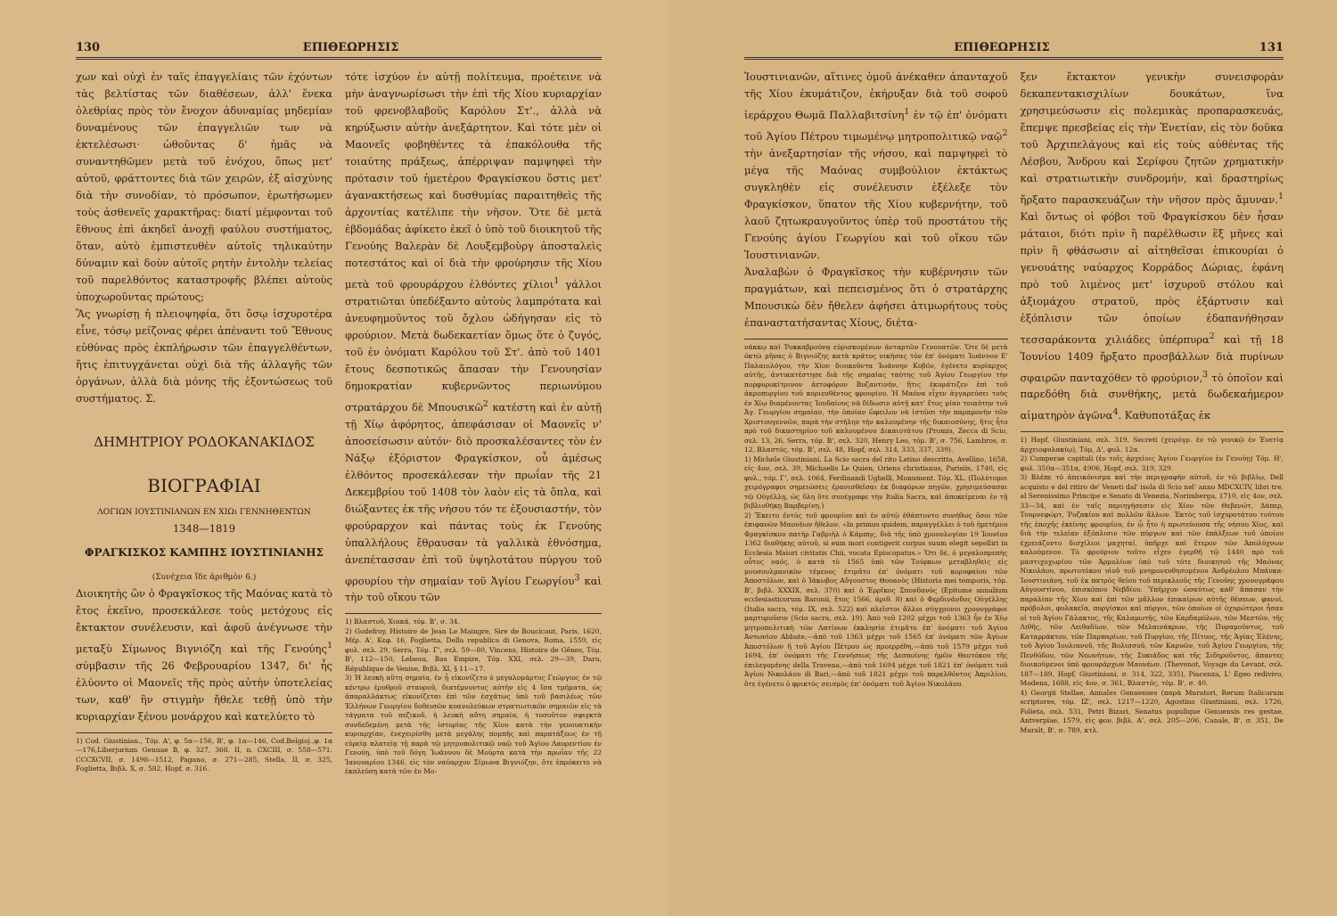130 ΕΠΙΘΕΩΡΗΣΙΣ
χων καὶ οὐχὶ ἐν ταῖς ἐπαγγελίαις τῶν ἐχόντων τὰς βελτίστας τῶν διαθέσεων, ἀλλ' ἕνεκα ὀλεθρίας πρὸς τὸν ἔνοχον ἀδυναμίας μηδεμίαν δυναμένους τῶν ἐπαγγελιῶν των νὰ ἐκτελέσωσι· ὠθοῦντας δ' ἡμᾶς νὰ συναντηθῶμεν μετὰ τοῦ ἐνόχου, ὅπως μετ' αὐτοῦ, φράττοντες διὰ τῶν χειρῶν, ἐξ αἰσχύνης διὰ τὴν συνοδίαν, τὸ πρόσωπον, ἐρωτήσωμεν τοὺς ἀσθενεῖς χαρακτῆρας: διατί μέμφονται τοῦ ἔθνους ἐπὶ ἀκηδεῖ ἀνοχῇ φαύλου συστήματος, ὅταν, αὐτὸ ἐμπιστευθὲν αὐτοῖς τηλικαύτην δύναμιν καὶ δοὺν αὐτοῖς ρητὴν ἐντολὴν τελείας τοῦ παρελθόντος καταστροφῆς βλέπει αὐτοὺς ὑποχωροῦντας πρώτους;
Ἂς γνωρίσῃ ἡ πλειοψηφία, ὅτι ὅσῳ ἰσχυροτέρα εἶνε, τόσῳ μείζονας φέρει ἀπέναντι τοῦ Ἔθνους εὐθύνας πρὸς ἐκπλήρωσιν τῶν ἐπαγγελθέντων, ἥτις ἐπιτυγχάνεται οὐχὶ διὰ τῆς ἀλλαγῆς τῶν ὀργάνων, ἀλλὰ διὰ μόνης τῆς ἐξοντώσεως τοῦ συστήματος. Σ.
ΔΗΜΗΤΡΙΟΥ ΡΟΔΟΚΑΝΑΚΙΔΟΣ
ΒΙΟΓΡΑΦΙΑΙ
ΛΟΓΙΩΝ ΙΟΥΣΤΙΝΙΑΝΩΝ ΕΝ ΧΙΩι ΓΕΝΝΗΘΕΝΤΩΝ
1348—1819
ΦΡΑΓΚΙΣΚΟΣ ΚΑΜΠΗΣ ΙΟΥΣΤΙΝΙΑΝΗΣ
(Συνέχεια ἴδε ἀριθμὸν 6.)
Διοικητὴς ὢν ὁ Φραγκῖσκος τῆς Μαόνας κατὰ τὸ ἔτος ἐκεῖνο, προσεκάλεσε τοὺς μετόχους εἰς ἔκτακτον συνέλευσιν, καὶ ἀφοῦ ἀνέγνωσε τὴν μεταξὺ Σίμωνος Βιγνιόζη καὶ τῆς Γενούης<sup>1</sup> σύμβασιν τῆς 26 Φεβρουαρίου 1347, δι' ἧς ἐλύοντο οἱ Μαονεῖς τῆς πρὸς αὐτὴν ὑποτελείας των, καθ' ἣν στιγμὴν ἤθελε τεθῇ ὑπὸ τὴν κυριαρχίαν ξένου μονάρχου καὶ κατελύετο τὸ
1) Cod. Giustinian., Τόμ. Α', φ. 5α—156, Β', φ. 1α—146, Cod.Belgioj.,φ. 1α—176,Liberjurium Genuae B, φ. 327, 368. II, n. CXCIII, σ. 558—571. CCCXCVII, σ. 1498—1512, Pagano, σ. 271—285, Stella, II, σ. 325, Foglietta, Βιβλ. X, σ. 582, Hopf, σ. 316.
τότε ἰσχύον ἐν αὐτῇ πολίτευμα, προέτεινε νὰ μὴν ἀναγνωρίσωσι τὴν ἐπὶ τῆς Χίου κυριαρχίαν τοῦ φρενοβλαβοῦς Καρόλου Στ'., ἀλλὰ νὰ κηρύξωσιν αὐτὴν ἀνεξάρτητον. Καὶ τότε μὲν οἱ Μαονεῖς φοβηθέντες τὰ ἐπακόλουθα τῆς τοιαύτης πράξεως, ἀπέρριψαν παμψηφεὶ τὴν πρότασιν τοῦ ἡμετέρου Φραγκίσκου ὅστις μετ' ἀγανακτήσεως καὶ δυσθυμίας παραιτηθεὶς τῆς ἀρχοντίας κατέλιπε τὴν νῆσον. Ὅτε δὲ μετὰ ἑβδομάδας ἀφίκετο ἐκεῖ ὁ ὑπὸ τοῦ διοικητοῦ τῆς Γενούης Βαλερὰν δὲ Λουξεμβοὺργ ἀποσταλεὶς ποτεστάτος καὶ οἱ διὰ τὴν φρούρησιν τῆς Χίου μετὰ τοῦ φρουράρχου ἐλθόντες χίλιοι<sup>1</sup> γάλλοι στρατιῶται ὑπεδέξαντο αὐτοὺς λαμπρότατα καὶ ἀνευφημοῦντος τοῦ ὄχλου ὡδήγησαν εἰς τὸ φρούριον. Μετὰ δωδεκαετίαν ὅμως ὅτε ὁ ζυγός, τοῦ ἐν ὀνόματι Καρόλου τοῦ Στ'. ἀπὸ τοῦ 1401 ἔτους δεσποτικῶς ἅπασαν τὴν Γενουησίαν δημοκρατίαν κυβερνῶντος περιωνύμου στρατάρχου δὲ Μπουσικῶ<sup>2</sup> κατέστη καὶ ἐν αὐτῇ τῇ Χίῳ ἀφόρητος, ἀπεφάσισαν οἱ Μαονεῖς ν' ἀποσείσωσιν αὐτόν· διὸ προσκαλέσαντες τὸν ἐν Νάξῳ ἐξόριστον Φραγκίσκον, οὗ ἀμέσως ἐλθόντος προσεκάλεσαν τὴν πρωΐαν τῆς 21 Δεκεμβρίου τοῦ 1408 τὸν λαὸν εἰς τὰ ὅπλα, καὶ διώξαντες ἐκ τῆς νήσου τόν τε ἐξουσιαστήν, τὸν φρούραρχον καὶ πάντας τοὺς ἐκ Γενούης ὑπαλλήλους ἔθραυσαν τὰ γαλλικὰ ἐθνόσημα, ἀνεπέτασσαν ἐπὶ τοῦ ὑψηλοτάτου πύργου τοῦ φρουρίου τὴν σημαίαν τοῦ Ἁγίου Γεωργίου<sup>3</sup> καὶ τὴν τοῦ οἴκου τῶν
1) Βλαστοῦ, Χιακά, τόμ. Β', σ. 34.
2) Godefroy, Histoire de Jean Le Maingre, Sire de Boucicaut, Paris, 1620, Μέρ. Α', Κεφ. 16, Foglietta, Della republica di Genova, Roma, 1559, εἰς φυλ. σελ. 29, Serra, Τόμ. Γ', σελ. 59—80, Vincens, Histoire de Gênes, Τόμ. Β', 112—150, Lebeau, Bas Empire, Τόμ. XXI, σελ. 29—39, Daru, République de Venise, Βιβλ. XI, § 11—17.
3) Ἡ λευκὴ αὕτη σημαία, ἐν ᾗ εἰκονίζετο ὁ μεγαλομάρτυς Γεώργιος ἐν τῷ κέντρῳ ἐρυθροῦ σταυροῦ, διατέμνοντος αὐτὴν εἰς 4 ἴσα τμήματα, ὡς ἀπαραλλάκτως εἰκονίζεται ἐπὶ τῶν ἐσχάτως ὑπὸ τοῦ βασιλέως τῶν Ἑλλήνων Γεωργίου δοθεισῶν κυανολεύκων στρατιωτικῶν σημαιῶν εἰς τὰ τάγματα τοῦ πεζικοῦ, ἡ λευκὴ αὕτη σημαία, ἡ τοσοῦτον σφιγκτὰ συνδεδεμένη μετὰ τῆς ἱστορίας τῆς Χίου κατὰ τὴν γενουατικὴν κυριαρχίαν, ἐνεχειρίσθη μετὰ μεγάλης πομπῆς καὶ παρατάξεως ἐν τῇ εὐρείᾳ πλατείᾳ τῇ παρὰ τῷ μητροπολιτικῷ ναῷ τοῦ Ἁγίου Λαυρεντίου ἐν Γενούῃ, ὑπὸ τοῦ δόγη Ἰωάννου δὲ Μούρτα κατὰ τὴν πρωΐαν τῆς 22 Ἰανουαρίου 1346, εἰς τὸν ναύαρχον Σίμωνα Βιγνιόζην, ὅτε ἐπρόκειτο νὰ ἐκπλεύσῃ κατὰ τῶν ἐν Μο-
ΕΠΙΘΕΩΡΗΣΙΣ 131
Ἰουστινιανῶν, αἵτινες ὁμοῦ ἀνέκαθεν ἁπανταχοῦ τῆς Χίου ἐκυμάτιζον, ἐκήρυξαν διὰ τοῦ σοφοῦ ἱεράρχου Θωμᾶ Παλλαβιτσίνη<sup>1</sup> ἐν τῷ ἐπ' ὀνόματι τοῦ Ἁγίου Πέτρου τιμωμένῳ μητροπολιτικῷ ναῷ<sup>2</sup> τὴν ἀνεξαρτησίαν τῆς νήσου, καὶ παμψηφεὶ τὸ μέγα τῆς Μαόνας συμβούλιον ἐκτάκτως συγκληθὲν εἰς συνέλευσιν ἐξέλεξε τὸν Φραγκίσκον, ὕπατον τῆς Χίου κυβερνήτην, τοῦ λαοῦ ζητωκραυγοῦντος ὑπὲρ τοῦ προστάτου τῆς Γενούης ἁγίου Γεωργίου καὶ τοῦ οἴκου τῶν Ἰουστινιανῶν.
Ἀναλαβὼν ὁ Φραγκῖσκος τὴν κυβέρνησιν τῶν πραγμάτων, καὶ πεπεισμένος ὅτι ὁ στρατάρχης Μπουσικὼ δὲν ἤθελεν ἀφήσει ἀτιμωρήτους τοὺς ἐπαναστατήσαντας Χίους, διέτα-
νάκκῳ καὶ Ῥοκκαβρούνᾳ εὑρισκομένων ἀνταρτῶν Γενουατῶν. Ὅτε δὲ μετὰ ὀκτὼ μῆνας ὁ Βιγνιόζης κατὰ κράτος νικήσας τὸν ἐπ' ὀνόματι Ἰωάννου Ε' Παλαιολόγου, τὴν Χίον διοικοῦντα Ἰωάννην Κυβόν, ἐγένετο κυρίαρχος αὐτῆς, ἀντικατέστησε διὰ τῆς σημαίας ταύτης τοῦ Ἁγίου Γεωργίου τὴν πορφυροκίτρινον ἀετοφόρον Βυζαντινήν, ἥτις ἐκυμάτιζεν ἐπὶ τοῦ ἀκροπυργίου τοῦ κυριευθέντος φρουρίου. Ἡ Μαόνα εἶχεν ἀγγαρεύσει τοὺς ἐν Χίῳ διαμένοντας Ἰουδαίους νὰ δίδωσιν αὐτῇ κατ' ἔτος μίαν τοιαύτην τοῦ Ἁγ. Γεωργίου σημαίαν, τὴν ὁποίαν ὤφειλον νὰ ἱστῶσι τὴν παραμονὴν τῶν Χριστουγεννῶν, παρὰ τὴν στήλην τὴν καλουμένην τῆς δικαιοσύνης, ἥτις ἦτο πρὸ τοῦ δικαστηρίου τοῦ καλουμένου Δικαιοτάτου (Promis, Zecca di Scio, σελ. 13, 26, Serra, τόμ. Β', σελ. 320, Henry Leo, τόμ. Β', σ. 756, Lambros, σ. 12, Βλαστός, τόμ. Β', σελ. 48, Hopf, σελ. 314, 333, 337, 339).
1) Michele Giustiniani, La Scio sacra del rito Latino descritta, Avellino, 1658, εἰς 4ον, σελ. 39, Michaelis Le Quien, Oriens christianus, Parisiis, 1740, εἰς φυλ., τόμ. Γ', σελ. 1064, Ferdinandi Ughelli, Monument. Τόμ. XL. (Πολύτομοι χειρόγραφοι σημειώσεις ἐρανισθεῖσαι ἐκ διαφόρων πηγῶν, χρησιμεύσασαι τῷ Οὐγέλλῃ, ὡς ὕλη ὅτε συνέγραφε τὴν Italia Sacra, καὶ ἀποκείμεναι ἐν τῇ βιβλιοθήκῃ Βαρβερίνῃ.)
2) Ἔκειτο ἐντὸς τοῦ φρουρίου καὶ ἐν αὐτῷ ἐθάπτοντο συνήθως ὅσοι τῶν ἐπιφανῶν Μαονέων ἤθελον. «In primus quidem, παραγγέλλει ὁ τοῦ ἡμετέρου Φραγκίσκου πατὴρ Γαβριὴλ ὁ Κάμπης, διὰ τῆς ὑπὸ χρονολογίαν 19 Ἰουνίου 1362 διαθήκης αὐτοῦ, si eum mori contigerit corpus suum elegit sepelliri in Ecclesia Maiori civitatis Chii, vocata Episcopatus.» Ὅτι δέ, ὁ μεγαλοπρεπὴς οὗτος ναός, ὁ κατὰ τὸ 1565 ὑπὸ τῶν Τούρκων μεταβληθεὶς εἰς μουσουλμανικὸν τέμενος ἐτιμᾶτο ἐπ' ὀνόματι τοῦ κορυφαίου τῶν Ἀποστόλων, καὶ ὁ Ἰάκωβος Αὔγουστος Θουανὸς (Historia mei temporis, τόμ. Β', βιβλ. XXXIX, σελ. 370) καὶ ὁ Ἐρρῖκος Σπονδανὸς (Epitome annalium ecclesiasticorum Baronii, ἔτος 1566, ἀριθ. 8) καὶ ὁ Φερδινάνδος Οὐγέλλης (Italia sacra, τόμ. IX, σελ. 522) καὶ πλεῖστοι ἄλλοι σύγχρονοι χρονογράφοι μαρτυροῦσιν (Scio sacra, σελ. 19). Ἀπὸ τοῦ 1202 μέχρι τοῦ 1363 ἦν ἐν Χίῳ μητροπολιτικὴ τῶν Λατίνων ἐκκλησία ἐτιμᾶτο ἐπ' ὀνόματι τοῦ Ἁγίου Ἀντωνίου Abbate,—ἀπὸ τοῦ 1363 μέχρι τοῦ 1565 ἐπ' ὀνόματι τῶν Ἁγίων Ἀποστόλων ἢ τοῦ Ἁγίου Πέτρου ὡς προερρέθη,—ἀπὸ τοῦ 1579 μέχρι τοῦ 1694, ἐπ' ὀνόματι τῆς Γεννήσεως τῆς Δεσποίνης ἡμῶν Θεοτόκου τῆς ἐπιλεγομένης della Travena,—ἀπὸ τοῦ 1694 μέχρι τοῦ 1821 ἐπ' ὀνόματι τοῦ Ἁγίου Νικολάου di Bari,—ἀπὸ τοῦ 1821 μέχρι τοῦ παρελθόντος Ἀπριλίου, ὅτε ἐγένετο ὁ φρικτὸς σεισμὸς ἐπ' ὀνόματι τοῦ Ἁγίου Νικολάου.
ξεν ἔκτακτον γενικὴν συνεισφορὰν δεκαπεντακισχιλίων δουκάτων, ἵνα χρησιμεύσωσιν εἰς πολεμικὰς προπαρασκευάς, ἔπεμψε πρεσβείας εἰς τὴν Ἑνετίαν, εἰς τὸν δοῦκα τοῦ Ἀρχιπελάγους καὶ εἰς τοὺς αὐθέντας τῆς Λέσβου, Ἄνδρου καὶ Σερίφου ζητῶν χρηματικὴν καὶ στρατιωτικὴν συνδρομήν, καὶ δραστηρίως ἤρξατο παρασκευάζων τὴν νῆσον πρὸς ἄμυναν.<sup>1</sup> Καὶ ὄντως οἱ φόβοι τοῦ Φραγκίσκου δὲν ἦσαν μάταιοι, διότι πρὶν ἢ παρέλθωσιν ἓξ μῆνες καὶ πρὶν ἢ φθάσωσιν αἱ αἰτηθεῖσαι ἐπικουρίαι ὁ γενουάτης ναύαρχος Κορράδος Δώριας, ἐφάνη πρὸ τοῦ λιμένος μετ' ἰσχυροῦ στόλου καὶ ἀξιομάχου στρατοῦ, πρὸς ἐξάρτυσιν καὶ ἐξόπλισιν τῶν ὁποίων ἐδαπανήθησαν τεσσαράκοντα χιλιάδες ὑπέρπυρα<sup>2</sup> καὶ τῇ 18 Ἰουνίου 1409 ἤρξατο προσβάλλων διὰ πυρίνων σφαιρῶν πανταχόθεν τὸ φρούριον,<sup>3</sup> τὸ ὁποῖον καὶ παρεδόθη διὰ συνθήκης, μετὰ δωδεκαήμερον αἱματηρὸν ἀγῶνα<sup>4</sup>. Καθυποτάξας ἐκ
1) Hopf, Giustiniani, σελ. 319, Secreti (χειρόγρ. ἐν τῷ γενικῷ ἐν Ἑνετίᾳ ἀρχειοφυλακίῳ), Τόμ, Δ', φυλ. 12α.
2) Comperae capituli (ἐν τοῖς ἀρχείοις Ἁγίου Γεωργίου ἐν Γενούῃ) Τόμ. Η', φυλ. 350α—351α, 4906, Hopf, σελ. 319, 329.
3) Βλέπε τὸ ἀπεικόνισμα καὶ τὴν περιγραφὴν αὐτοῦ, ἐν τῷ βιβλίῳ, Dell acquisto e del ritiro de' Veneti dal' isola di Scio nel' anno MDCXCIV, libri tre, al Serenissimo Principe e Senato di Venezia, Norimberga, 1710, εἰς 4ον, σελ. 33—34, καὶ ἐν ταῖς περιηγήσεσιν εἰς Χίον τῶν Θεβενώτ, Δάπερ, Τουρνεφώρτ, Ῥοζακίου καὶ πολλῶν ἄλλων. Ἐκτὸς τοῦ ἰσχυροτάτου τούτου τῆς ἐποχῆς ἐκείνης φρουρίου, ἐν ᾧ ἦτο ἡ πρωτεύουσα τῆς νήσου Χίος, καὶ διὰ τὴν τελείαν ἐξόπλισιν τῶν πύργων καὶ τῶν ἐπάλξεων τοῦ ὁποίου ἐχρειάζοντο δισχίλιοι μαχηταί, ὑπῆρχε καὶ ἕτερον τῶν Ἀπολύχνων καλούμενον. Τὸ φρούριον τοῦτο εἶχεν ἐγερθῆ τῷ 1440 πρὸ τοῦ μαστιχοχωρίου τῶν Ἀρμολίων ὑπὸ τοῦ τότε διοικητοῦ τῆς Μαόνας Νικολάου, πρωτοτόκου υἱοῦ τοῦ μνημονευθησομένου Ἀνδρέολου Μπάνκα-Ἰουστινιάνη, τοῦ ἐκ πατρὸς θείου τοῦ περικλεοῦς τῆς Γενούης χρονογράφου Αὐγουστίνου, ἐπισκόπου Νεβδίου. Ὑπῆρχον ὡσαύτως καθ' ἅπασαν τὴν παραλίαν τῆς Χίου καὶ ἐπὶ τῶν μᾶλλον ἐπικαίρων αὐτῆς θέσεων, φανοί, πρόβολοι, φυλακεῖα, πυργίσκοι καὶ πύργοι, τῶν ὁποίων οἱ ὀχυρώτεροι ἦσαν οἱ τοῦ Ἁγίου Γάλακτος, τῆς Καλαμωτῆς, τῶν Καρδαμύλων, τῶν Μεστῶν, τῆς Λιθῆς, τῶν Λειθαδίων, τῶν Μελαινάκρων, τῆς Πυραμοῦντος, τοῦ Καταρράκτου, τῶν Παρπαρίων, τοῦ Πυργίου, τῆς Πίτυος, τῆς Ἁγίας Ἑλένης, τοῦ Ἁγίου Ἰουλιανοῦ, τῆς Βολισσοῦ, τῶν Καρυῶν, τοῦ Ἁγίου Γεωργίου, τῆς Πενθόδου, τῶν Νεωνήτων, τῆς Συκιάδος καὶ τῆς Σιδηροῦντος, ἅπαντες διοικούμενοι ὑπὸ φρουράρχων Μαονέων. (Thevenot, Voyage du Levant, σελ. 187—189, Hopf, Giustiniani, σ. 314, 322, 335), Piacenza, L' Egeo redivivo, Modena, 1688, εἰς 4ον, σ. 361, Βλαστός, τόμ. Β', σ. 40.
4) Georgii Stellae, Annales Genuenses (παρὰ Muratori, Rerum Italicarum scriptores, τόμ. ΙΖ', σελ. 1217—1220, Agostino Giustiniani, σελ. 1726, Folieta, σελ. 531, Petri Bizari, Senatus populique Genuensis res gestae, Antverpiae, 1579, εἰς φον, βιβλ. Α', σελ. 205—206, Canale, Β', σ. 351, De Muralt, Β', σ. 789, κτλ.